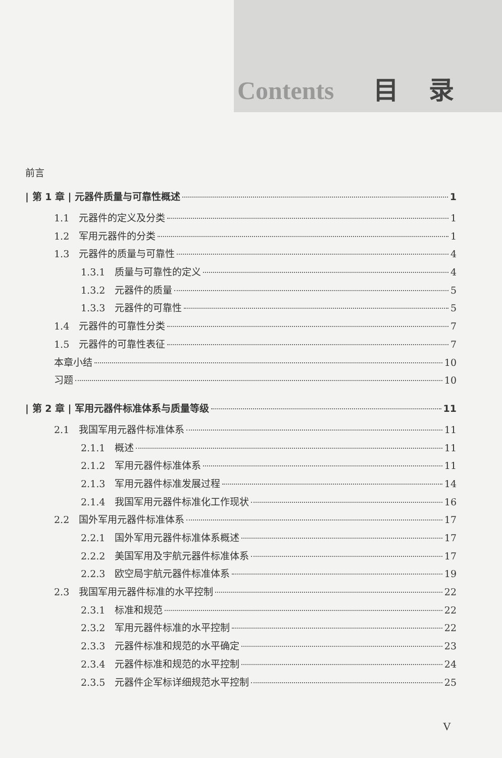Contents 目录
前言
| 第 1 章 | 元器件质量与可靠性概述 1
1.1　元器件的定义及分类 1
1.2　军用元器件的分类 1
1.3　元器件的质量与可靠性 4
1.3.1　质量与可靠性的定义 4
1.3.2　元器件的质量 5
1.3.3　元器件的可靠性 5
1.4　元器件的可靠性分类 7
1.5　元器件的可靠性表征 7
本章小结 10
习题 10
| 第 2 章 | 军用元器件标准体系与质量等级 11
2.1　我国军用元器件标准体系 11
2.1.1　概述 11
2.1.2　军用元器件标准体系 11
2.1.3　军用元器件标准发展过程 14
2.1.4　我国军用元器件标准化工作现状 16
2.2　国外军用元器件标准体系 17
2.2.1　国外军用元器件标准体系概述 17
2.2.2　美国军用及宇航元器件标准体系 17
2.2.3　欧空局宇航元器件标准体系 19
2.3　我国军用元器件标准的水平控制 22
2.3.1　标准和规范 22
2.3.2　军用元器件标准的水平控制 22
2.3.3　元器件标准和规范的水平确定 23
2.3.4　元器件标准和规范的水平控制 24
2.3.5　元器件企军标详细规范水平控制 25
V